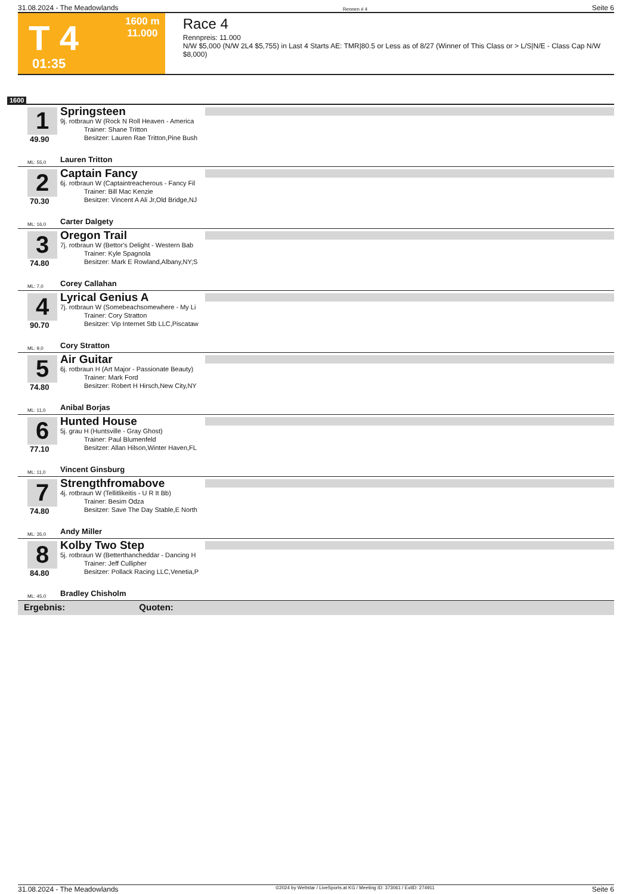31.08.2024 - The Meadowlands Rennen # 4 Seite 6
T 4
1600 m
11.000
01:35
Race 4
Rennpreis: 11.000
N/W $5,000 (N/W 2L4 $5,755) in Last 4 Starts AE: TMR|80.5 or Less as of 8/27 (Winner of This Class or > L/S|N/E - Class Cap N/W $8,000)
1600
1
49.90
Springsteen
9j. rotbraun W (Rock N Roll Heaven - America
Trainer: Shane Tritton
Besitzer: Lauren Rae Tritton,Pine Bush
ML: 55,0 Lauren Tritton
2
70.30
Captain Fancy
6j. rotbraun W (Captaintreacherous - Fancy Fil
Trainer: Bill Mac Kenzie
Besitzer: Vincent A Ali Jr,Old Bridge,NJ
ML: 16,0 Carter Dalgety
3
74.80
Oregon Trail
7j. rotbraun W (Bettor's Delight - Western Bab
Trainer: Kyle Spagnola
Besitzer: Mark E Rowland,Albany,NY;S
ML: 7,0 Corey Callahan
4
90.70
Lyrical Genius A
7j. rotbraun W (Somebeachsomewhere - My Li
Trainer: Cory Stratton
Besitzer: Vip Internet Stb LLC,Piscataw
ML: 9,0 Cory Stratton
5
74.80
Air Guitar
6j. rotbraun H (Art Major - Passionate Beauty)
Trainer: Mark Ford
Besitzer: Robert H Hirsch,New City,NY
ML: 11,0 Anibal Borjas
6
77.10
Hunted House
5j. grau H (Huntsville - Gray Ghost)
Trainer: Paul Blumenfeld
Besitzer: Allan Hilson,Winter Haven,FL
ML: 11,0 Vincent Ginsburg
7
74.80
Strengthfromabove
4j. rotbraun W (Tellitlikeitis - U R It Bb)
Trainer: Besim Odza
Besitzer: Save The Day Stable,E North
ML: 35,0 Andy Miller
8
84.80
Kolby Two Step
5j. rotbraun W (Betterthancheddar - Dancing H
Trainer: Jeff Cullipher
Besitzer: Pollack Racing LLC,Venetia,P
ML: 45,0 Bradley Chisholm
Ergebnis: Quoten:
31.08.2024 - The Meadowlands ©2024 by Wettstar / LiveSports.at KG / Meeting ID: 373061 / ExtID: 274911 Seite 6